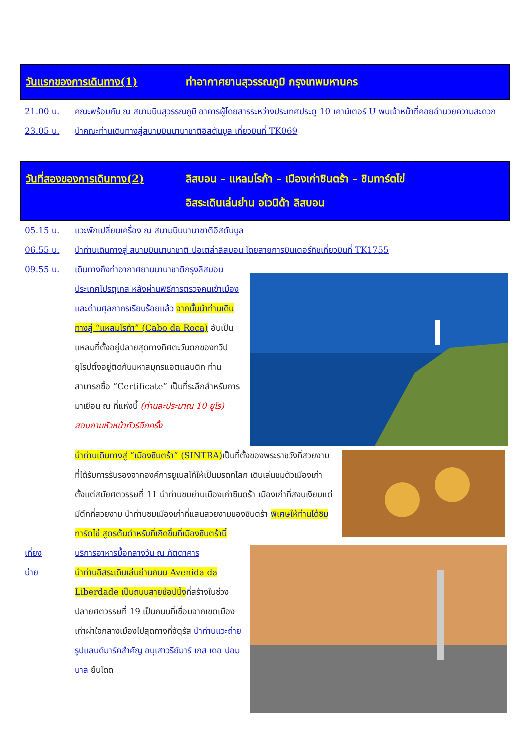วันแรกของการเดินทาง(1) ท่าอากาศยานสุวรรณภูมิ กรุงเทพมหานคร
21.00 น. คณะพร้อมกัน ณ สนามบินสุวรรณภูมิ อาคารผู้โดยสารระหว่างประเทศประตู 10 เคาน์เตอร์ U พบเจ้าหน้าที่คอยอำนวยความสะดวก
23.05 น. นำคณะท่านเดินทางสู่สนามบินนานาชาติอิสตันบูล เที่ยวบินที่ TK069
วันที่สองของการเดินทาง(2) ลิสบอน – แหลมโรก้า – เมืองเก่าซินตร้า – ชิมทาร์ตไข่
อิสระเดินเล่นย่าน อเวนิด้า ลิสบอน
05.15 น. แวะพักเปลี่ยนเครื่อง ณ สนามบินนานาชาติอิสตันบูล
06.55 น. นำท่านเดินทางสู่ สนามบินนานาชาติ ปอเตล่าลิสบอน โดยสายการบินเตอร์กิชเที่ยวบินที่ TK1755
09.55 น.
เดินทางถึงท่าอากาศยานนานาชาติกรุงลิสบอน ประเทศโปรตุเกส หลังผ่านพิธีการตรวจคนเข้าเมืองและด่านศุลกากรเรียบร้อยแล้ว จากนั้นนำท่านเดินทางสู่ “แหลมโรก้า” (Cabo da Roca) อันเป็นแหลมที่ตั้งอยู่ปลายสุดทางทิศตะวันตกของทวีปยุโรปตั้งอยู่ติดกับมหาสมุทรแอตแลนติก ท่านสามารถซื้อ “Certificate” เป็นที่ระลึกสำหรับการมาเยือน ณ ที่แห่งนี้ (ท่านละประมาณ 10 ยูโร) สอบถามหัวหน้าทัวร์อีกครั้ง
นำท่านเดินทางสู่ “เมืองซินตร้า” (SINTRA) เป็นที่ตั้งของพระราชวังที่สวยงามที่ได้รับการรับรองจากองค์การยูเนสโก้ให้เป็นมรดกโลก เดินเล่นชมตัวเมืองเก่าตั้งแต่สมัยศตวรรษที่ 11 นำท่านชมย่านเมืองเก่าซินตร้า เมืองเก่าที่สงบเงียบแต่มีตึกที่สวยงาม นำท่านชมเมืองเก่าที่แสนสวยงามของซินตร้า พิเศษให้ท่านได้ชิมทาร์ตไข่ สูตรต้นตำหรับที่เกิดขึ้นที่เมืองซินตร้านี้
เที่ยง บริการอาหารมื้อกลางวัน ณ ภัตตาคาร
บ่าย
นำท่านอิสระเดินเล่นย่านถนน Avenida da Liberdade เป็นถนนสายช้อปปิ้ง ที่สร้างในช่วงปลายศตวรรษที่ 19 เป็นถนนที่เชื่อมจากเขตเมืองเก่าผ่าใจกลางเมืองไปสุดทางที่จัตุรัส นำท่านแวะถ่ายรูปแลนด์มาร์คสำคัญ อนุเสาวรีย์มาร์ เกส เดอ ปอมบาล ยืนโดด